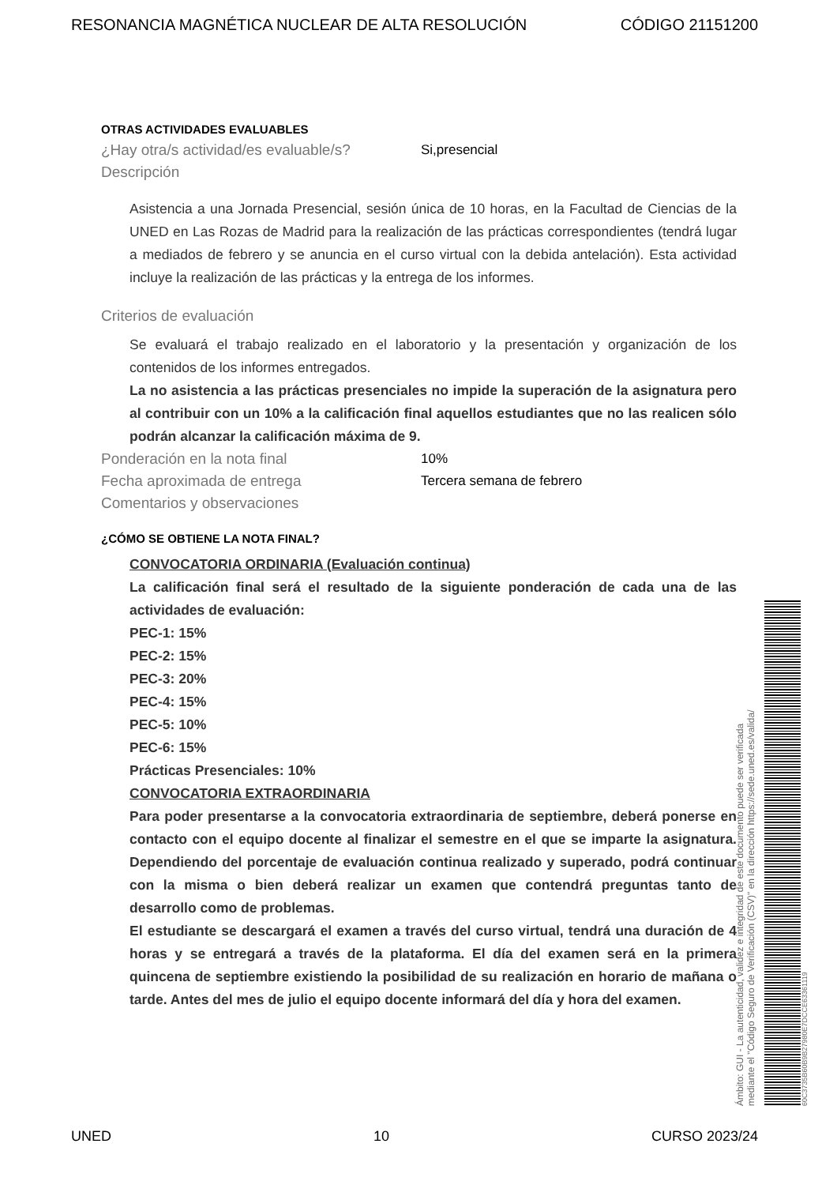RESONANCIA MAGNÉTICA NUCLEAR DE ALTA RESOLUCIÓN CÓDIGO 21151200
OTRAS ACTIVIDADES EVALUABLES
¿Hay otra/s actividad/es evaluable/s? Si,presencial
Descripción
Asistencia a una Jornada Presencial, sesión única de 10 horas, en la Facultad de Ciencias de la UNED en Las Rozas de Madrid para la realización de las prácticas correspondientes (tendrá lugar a mediados de febrero y se anuncia en el curso virtual con la debida antelación). Esta actividad incluye la realización de las prácticas y la entrega de los informes.
Criterios de evaluación
Se evaluará el trabajo realizado en el laboratorio y la presentación y organización de los contenidos de los informes entregados.
La no asistencia a las prácticas presenciales no impide la superación de la asignatura pero al contribuir con un 10% a la calificación final aquellos estudiantes que no las realicen sólo podrán alcanzar la calificación máxima de 9.
Ponderación en la nota final 10%
Fecha aproximada de entrega Tercera semana de febrero
Comentarios y observaciones
¿CÓMO SE OBTIENE LA NOTA FINAL?
CONVOCATORIA ORDINARIA (Evaluación continua)
La calificación final será el resultado de la siguiente ponderación de cada una de las actividades de evaluación:
PEC-1: 15%
PEC-2: 15%
PEC-3: 20%
PEC-4: 15%
PEC-5: 10%
PEC-6: 15%
Prácticas Presenciales: 10%
CONVOCATORIA EXTRAORDINARIA
Para poder presentarse a la convocatoria extraordinaria de septiembre, deberá ponerse en contacto con el equipo docente al finalizar el semestre en el que se imparte la asignatura. Dependiendo del porcentaje de evaluación continua realizado y superado, podrá continuar con la misma o bien deberá realizar un examen que contendrá preguntas tanto de desarrollo como de problemas.
El estudiante se descargará el examen a través del curso virtual, tendrá una duración de 4 horas y se entregará a través de la plataforma. El día del examen será en la primera quincena de septiembre existiendo la posibilidad de su realización en horario de mañana o tarde. Antes del mes de julio el equipo docente informará del día y hora del examen.
Ámbito: GUI - La autenticidad, validez e integridad de este documento puede ser verificada
mediante el "Código Seguro de Verificación (CSV)" en la dirección https://sede.uned.es/valida/
60C3735B60B9B27980E7DCCE63361119
UNED 10 CURSO 2023/24